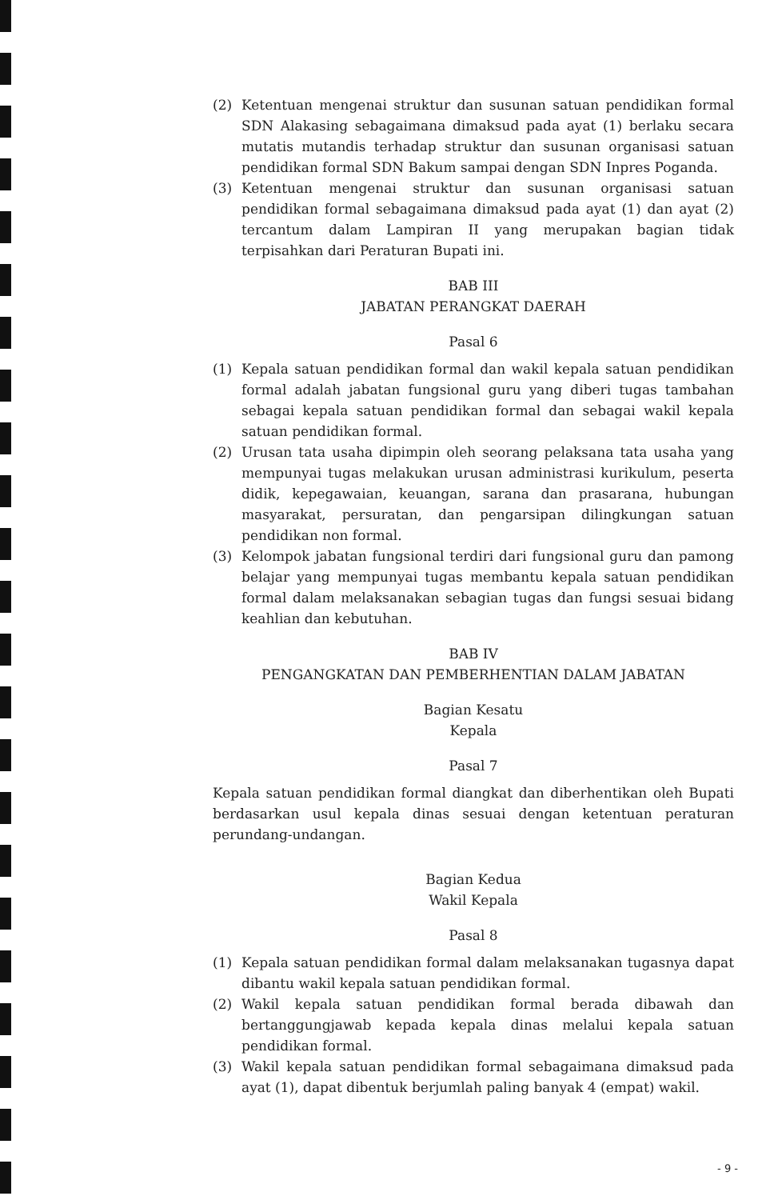(2) Ketentuan mengenai struktur dan susunan satuan pendidikan formal SDN Alakasing sebagaimana dimaksud pada ayat (1) berlaku secara mutatis mutandis terhadap struktur dan susunan organisasi satuan pendidikan formal SDN Bakum sampai dengan SDN Inpres Poganda.
(3) Ketentuan mengenai struktur dan susunan organisasi satuan pendidikan formal sebagaimana dimaksud pada ayat (1) dan ayat (2) tercantum dalam Lampiran II yang merupakan bagian tidak terpisahkan dari Peraturan Bupati ini.
BAB III
JABATAN PERANGKAT DAERAH
Pasal 6
(1) Kepala satuan pendidikan formal dan wakil kepala satuan pendidikan formal adalah jabatan fungsional guru yang diberi tugas tambahan sebagai kepala satuan pendidikan formal dan sebagai wakil kepala satuan pendidikan formal.
(2) Urusan tata usaha dipimpin oleh seorang pelaksana tata usaha yang mempunyai tugas melakukan urusan administrasi kurikulum, peserta didik, kepegawaian, keuangan, sarana dan prasarana, hubungan masyarakat, persuratan, dan pengarsipan dilingkungan satuan pendidikan non formal.
(3) Kelompok jabatan fungsional terdiri dari fungsional guru dan pamong belajar yang mempunyai tugas membantu kepala satuan pendidikan formal dalam melaksanakan sebagian tugas dan fungsi sesuai bidang keahlian dan kebutuhan.
BAB IV
PENGANGKATAN DAN PEMBERHENTIAN DALAM JABATAN
Bagian Kesatu
Kepala
Pasal 7
Kepala satuan pendidikan formal diangkat dan diberhentikan oleh Bupati berdasarkan usul kepala dinas sesuai dengan ketentuan peraturan perundang-undangan.
Bagian Kedua
Wakil Kepala
Pasal 8
(1) Kepala satuan pendidikan formal dalam melaksanakan tugasnya dapat dibantu wakil kepala satuan pendidikan formal.
(2) Wakil kepala satuan pendidikan formal berada dibawah dan bertanggungjawab kepada kepala dinas melalui kepala satuan pendidikan formal.
(3) Wakil kepala satuan pendidikan formal sebagaimana dimaksud pada ayat (1), dapat dibentuk berjumlah paling banyak 4 (empat) wakil.
- 9 -